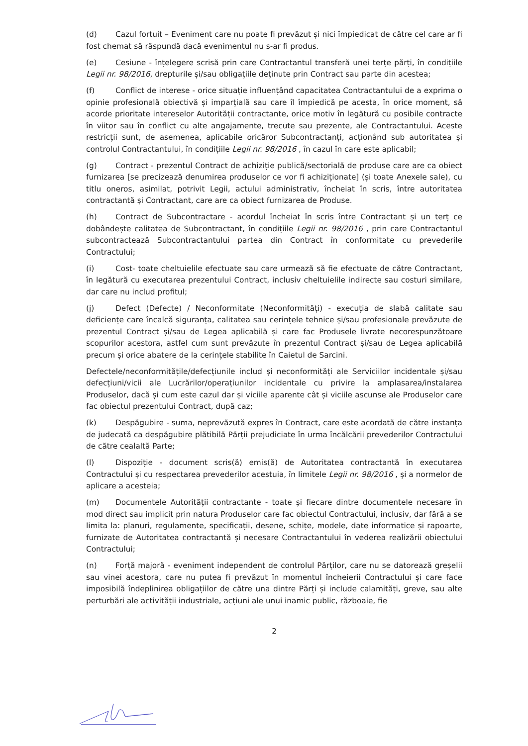(d) Cazul fortuit – Eveniment care nu poate fi prevăzut și nici împiedicat de către cel care ar fi fost chemat să răspundă dacă evenimentul nu s-ar fi produs.
(e) Cesiune - înțelegere scrisă prin care Contractantul transferă unei terțe părți, în condițiile Legii nr. 98/2016, drepturile și/sau obligațiile deținute prin Contract sau parte din acestea;
(f) Conflict de interese - orice situație influențând capacitatea Contractantului de a exprima o opinie profesională obiectivă și imparțială sau care îl împiedică pe acesta, în orice moment, să acorde prioritate intereselor Autorității contractante, orice motiv în legătură cu posibile contracte în viitor sau în conflict cu alte angajamente, trecute sau prezente, ale Contractantului. Aceste restricții sunt, de asemenea, aplicabile oricăror Subcontractanți, acționând sub autoritatea și controlul Contractantului, în condițiile Legii nr. 98/2016 , în cazul în care este aplicabil;
(g) Contract - prezentul Contract de achiziție publică/sectorială de produse care are ca obiect furnizarea [se precizează denumirea produselor ce vor fi achiziționate] (și toate Anexele sale), cu titlu oneros, asimilat, potrivit Legii, actului administrativ, încheiat în scris, între autoritatea contractantă și Contractant, care are ca obiect furnizarea de Produse.
(h) Contract de Subcontractare - acordul încheiat în scris între Contractant și un terț ce dobândește calitatea de Subcontractant, în condițiile Legii nr. 98/2016 , prin care Contractantul subcontractează Subcontractantului partea din Contract în conformitate cu prevederile Contractului;
(i) Cost- toate cheltuielile efectuate sau care urmează să fie efectuate de către Contractant, în legătură cu executarea prezentului Contract, inclusiv cheltuielile indirecte sau costuri similare, dar care nu includ profitul;
(j) Defect (Defecte) / Neconformitate (Neconformități) - execuția de slabă calitate sau deficiențe care încalcă siguranța, calitatea sau cerințele tehnice și/sau profesionale prevăzute de prezentul Contract și/sau de Legea aplicabilă și care fac Produsele livrate necorespunzătoare scopurilor acestora, astfel cum sunt prevăzute în prezentul Contract și/sau de Legea aplicabilă precum și orice abatere de la cerințele stabilite în Caietul de Sarcini.
Defectele/neconformitățile/defecțiunile includ și neconformități ale Serviciilor incidentale și/sau defecțiuni/vicii ale Lucrărilor/operațiunilor incidentale cu privire la amplasarea/instalarea Produselor, dacă și cum este cazul dar și viciile aparente cât și viciile ascunse ale Produselor care fac obiectul prezentului Contract, după caz;
(k) Despăgubire - suma, neprevăzută expres în Contract, care este acordată de către instanța de judecată ca despăgubire plătibilă Părții prejudiciate în urma încălcării prevederilor Contractului de către cealaltă Parte;
(l) Dispoziție - document scris(ă) emis(ă) de Autoritatea contractantă în executarea Contractului și cu respectarea prevederilor acestuia, în limitele Legii nr. 98/2016 , și a normelor de aplicare a acesteia;
(m) Documentele Autorității contractante - toate și fiecare dintre documentele necesare în mod direct sau implicit prin natura Produselor care fac obiectul Contractului, inclusiv, dar fără a se limita la: planuri, regulamente, specificații, desene, schițe, modele, date informatice și rapoarte, furnizate de Autoritatea contractantă și necesare Contractantului în vederea realizării obiectului Contractului;
(n) Forță majoră - eveniment independent de controlul Părților, care nu se datorează greșelii sau vinei acestora, care nu putea fi prevăzut în momentul încheierii Contractului și care face imposibilă îndeplinirea obligațiilor de către una dintre Părți și include calamități, greve, sau alte perturbări ale activității industriale, acțiuni ale unui inamic public, războaie, fie
2